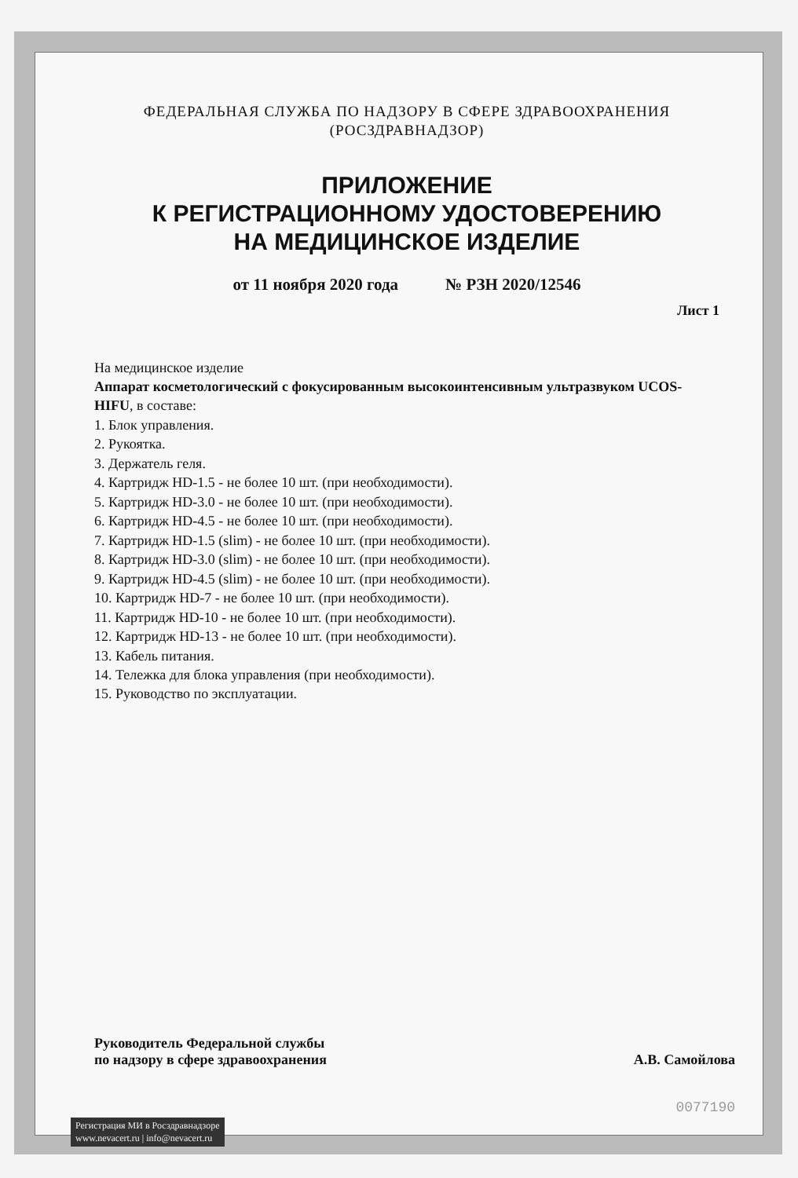ФЕДЕРАЛЬНАЯ СЛУЖБА ПО НАДЗОРУ В СФЕРЕ ЗДРАВООХРАНЕНИЯ
(РОСЗДРАВНАДЗОР)
ПРИЛОЖЕНИЕ
К РЕГИСТРАЦИОННОМУ УДОСТОВЕРЕНИЮ
НА МЕДИЦИНСКОЕ ИЗДЕЛИЕ
от 11 ноября 2020 года № РЗН 2020/12546
Лист 1
На медицинское изделие
Аппарат косметологический с фокусированным высокоинтенсивным ультразвуком UCOS-HIFU, в составе:
1. Блок управления.
2. Рукоятка.
3. Держатель геля.
4. Картридж HD-1.5 - не более 10 шт. (при необходимости).
5. Картридж HD-3.0 - не более 10 шт. (при необходимости).
6. Картридж HD-4.5 - не более 10 шт. (при необходимости).
7. Картридж HD-1.5 (slim) - не более 10 шт. (при необходимости).
8. Картридж HD-3.0 (slim) - не более 10 шт. (при необходимости).
9. Картридж HD-4.5 (slim) - не более 10 шт. (при необходимости).
10. Картридж HD-7 - не более 10 шт. (при необходимости).
11. Картридж HD-10 - не более 10 шт. (при необходимости).
12. Картридж HD-13 - не более 10 шт. (при необходимости).
13. Кабель питания.
14. Тележка для блока управления (при необходимости).
15. Руководство по эксплуатации.
Руководитель Федеральной службы
по надзору в сфере здравоохранения
А.В. Самойлова
0077190
Регистрация МИ в Росздравнадзоре
www.nevacert.ru | info@nevacert.ru